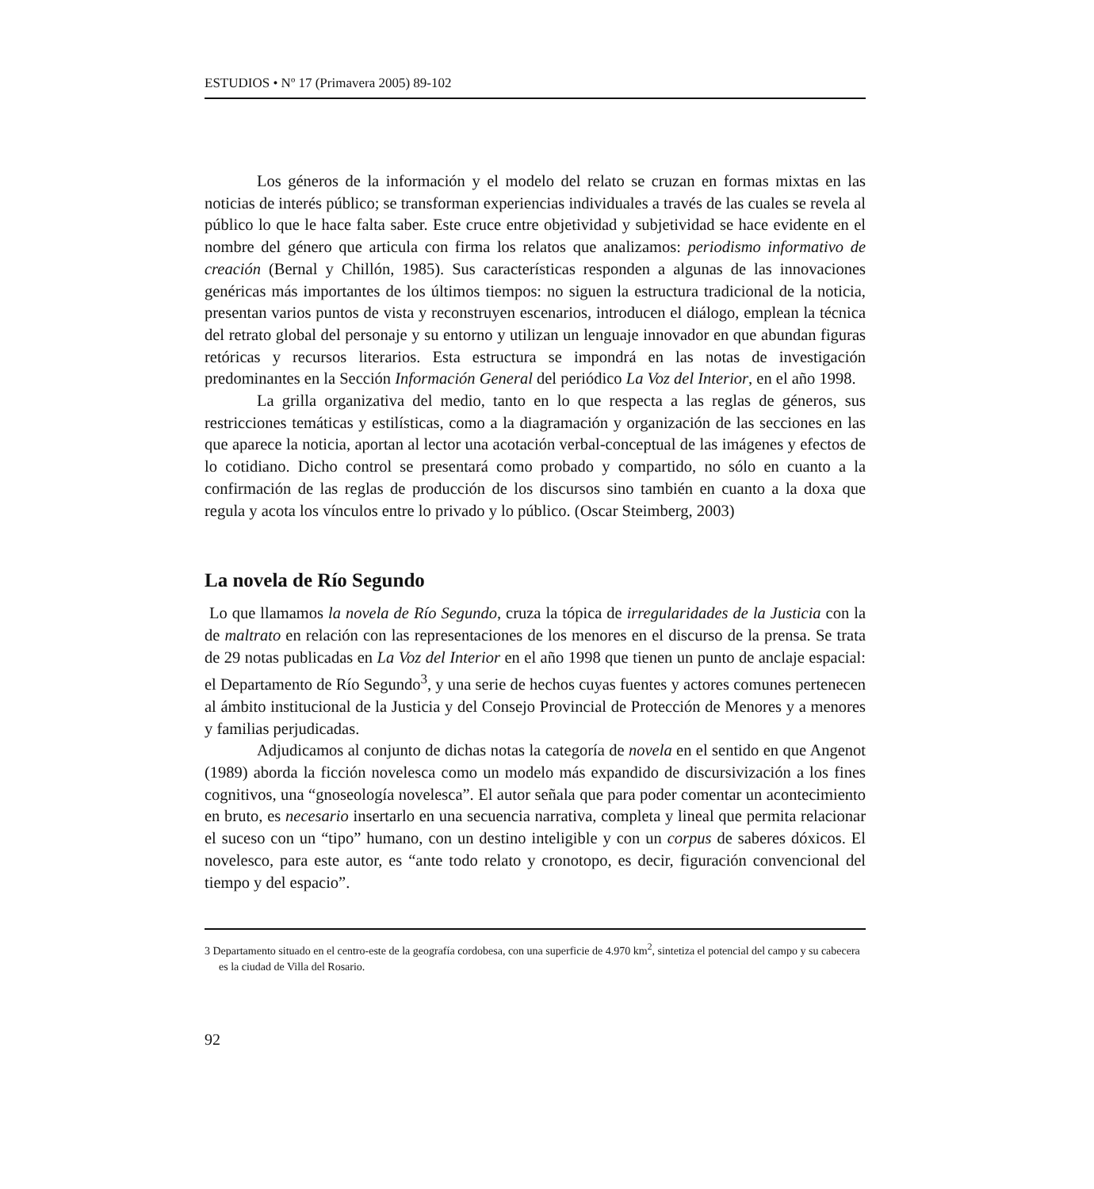ESTUDIOS • Nº 17 (Primavera 2005) 89-102
Los géneros de la información y el modelo del relato se cruzan en formas mixtas en las noticias de interés público; se transforman experiencias individuales a través de las cuales se revela al público lo que le hace falta saber. Este cruce entre objetividad y subjetividad se hace evidente en el nombre del género que articula con firma los relatos que analizamos: periodismo informativo de creación (Bernal y Chillón, 1985). Sus características responden a algunas de las innovaciones genéricas más importantes de los últimos tiempos: no siguen la estructura tradicional de la noticia, presentan varios puntos de vista y reconstruyen escenarios, introducen el diálogo, emplean la técnica del retrato global del personaje y su entorno y utilizan un lenguaje innovador en que abundan figuras retóricas y recursos literarios. Esta estructura se impondrá en las notas de investigación predominantes en la Sección Información General del periódico La Voz del Interior, en el año 1998.
La grilla organizativa del medio, tanto en lo que respecta a las reglas de géneros, sus restricciones temáticas y estilísticas, como a la diagramación y organización de las secciones en las que aparece la noticia, aportan al lector una acotación verbal-conceptual de las imágenes y efectos de lo cotidiano. Dicho control se presentará como probado y compartido, no sólo en cuanto a la confirmación de las reglas de producción de los discursos sino también en cuanto a la doxa que regula y acota los vínculos entre lo privado y lo público. (Oscar Steimberg, 2003)
La novela de Río Segundo
Lo que llamamos la novela de Río Segundo, cruza la tópica de irregularidades de la Justicia con la de maltrato en relación con las representaciones de los menores en el discurso de la prensa. Se trata de 29 notas publicadas en La Voz del Interior en el año 1998 que tienen un punto de anclaje espacial: el Departamento de Río Segundo<sup>3</sup>, y una serie de hechos cuyas fuentes y actores comunes pertenecen al ámbito institucional de la Justicia y del Consejo Provincial de Protección de Menores y a menores y familias perjudicadas.
Adjudicamos al conjunto de dichas notas la categoría de novela en el sentido en que Angenot (1989) aborda la ficción novelesca como un modelo más expandido de discursivización a los fines cognitivos, una “gnoseología novelesca”. El autor señala que para poder comentar un acontecimiento en bruto, es necesario insertarlo en una secuencia narrativa, completa y lineal que permita relacionar el suceso con un “tipo” humano, con un destino inteligible y con un corpus de saberes dóxicos. El novelesco, para este autor, es “ante todo relato y cronotopo, es decir, figuración convencional del tiempo y del espacio”.
3 Departamento situado en el centro-este de la geografía cordobesa, con una superficie de 4.970 km<sup>2</sup>, sintetiza el potencial del campo y su cabecera es la ciudad de Villa del Rosario.
92